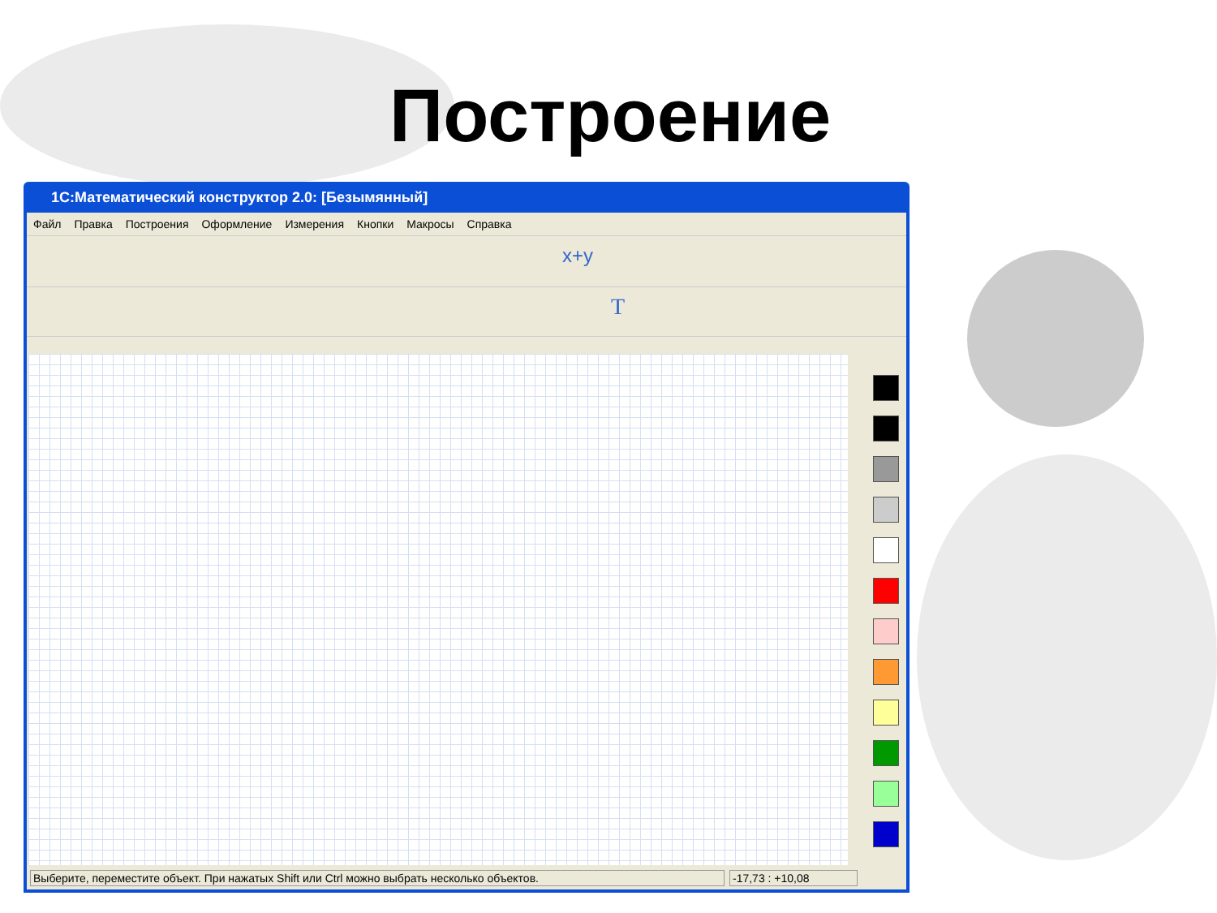Построение
1С:Математический конструктор 2.0: [Безымянный]
Файл Правка Построения Оформление Измерения Кнопки Макросы Справка
x+y
T
Выберите, переместите объект. При нажатых Shift или Ctrl можно выбрать несколько объектов.
-17,73 : +10,08